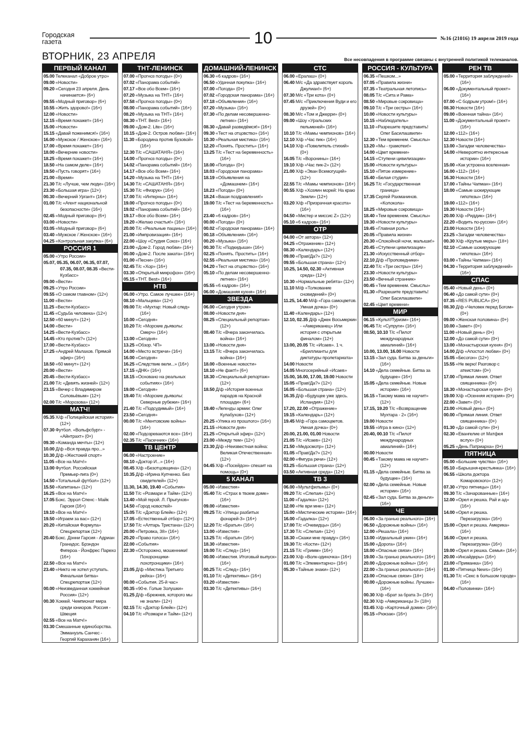Городская газета
10
№16 (21016) 19 апреля 2019 года
ВТОРНИК, 23 АПРЕЛЯ
Все несовпадения в программе связаны с внутренней политикой телеканалов.
ПЕРВЫЙ КАНАЛ
05.00 Телеканал «Доброе утро»
09.00 «Новости»
09.20 «Сегодня 23 апреля. День начинается» (6+)
09.55 «Модный приговор» (6+)
10.55 «Жить здорово!» (16+)
12.00 «Новости»
12.15 «Время покажет» (16+)
15.00 «Новости»
15.15 «Давай поженимся!» (16+)
16.00 «Мужское / Женское» (16+)
17.00 «Время покажет» (16+)
18.00 «Вечерние новости»
18.25 «Время покажет» (16+)
18.50 «На самом деле» (16+)
19.50 «Пусть говорят» (16+)
21.00 «Время»
21.30 Т/с «Лучше, чем люди» (16+)
23.30 «Большая игра» (12+)
00.30 «Вечерний Ургант» (16+)
01.00 Т/с «Агент национальной безопасности» (16+)
02.45 «Модный приговор» (6+)
03.00 «Новости»
03.05 «Модный приговор» (6+)
03.40 «Мужское / Женское» (16+)
04.25 «Контрольная закупка» (6+)
РОССИЯ 1
05.00 «Утро России»
05.07, 05.35, 06.07, 06.35, 07.07, 07.35, 08.07, 08.35 «Вести-Кузбасс»
09.00 «Вести»
09.25 «Утро России»
09.55 «О самом главном» (12+)
11.00 «Вести»
11.25 «Вести-Кузбасс»
11.45 «Судьба человека» (12+)
12.50 «60 минут» (12+)
14.00 «Вести»
14.25 «Вести-Кузбасс»
14.45 «Кто против?» (12+)
17.00 «Вести-Кузбасс»
17.25 «Андрей Малахов. Прямой эфир» (16+)
18.50 «60 минут» (12+)
20.00 «Вести»
20.45 «Вести-Кузбасс»
21.00 Т/с «Девять жизней» (12+)
23.15 «Вечер с Владимиром Соловьёвым» (12+)
02.00 Т/с «Морозова» (12+)
МАТЧ!
05.35 Х/ф «Полицейская история» (12+)
07.30 Футбол. «Вольфсбург» - «Айнтрахт» (0+)
09.30 «Команда мечты» (12+)
10.00 Д/ф «Вся правда про...»
10.30 Д/ф «Жестокий спорт»
11.05 «Все на Матч!»
13.00 Футбол. Российская Премьер-лига (0+)
14.50 «Тотальный футбол» (12+)
15.50 «Капитаны» (12+)
16.25 «Все на Матч!»
17.05 Бокс. Эррол Спенс - Майк Гарсия (16+)
19.10 «Все на Матч!»
19.50 «Играем за вас» (12+)
20.20 «Китайская Формула» Спецрепортаж (12+)
20.40 Бокс. Дэнни Гарсия - Адриан Гранадос. Брэндон Фигероа - Йонфрес Парехо (16+)
22.50 «Все на Матч!»
23.40 «Никто не хотел уступать. Финальная битва» Спецрепортаж (12+)
00.00 «Неизведанная хоккейная Россия» (12+)
00.30 Хоккей. Чемпионат мира среди юниоров. Россия - Швеция
02.55 «Все на Матч!»
03.30 Смешанные единоборства. Эммануэль Санчес - Георгий Караханян (16+)
ТНТ-ЛЕНИНСК
07.00 «Прогноз погоды» (0+)
07.02 «Панорама событий»
07.17 «Все обо Всем» (16+)
07.20 «Музыка на ТНТ» (16+)
07.58 «Прогноз погоды» (0+)
08.00 «Панорама событий» (16+)
08.20 «Музыка на ТНТ» (16+)
08.30 «ТНТ. Best» (16+)
09.00 «Дом-2. Lite» (16+)
10.15 «Дом-2. Остров любви» (16+)
11.30 «Бородина против Бузовой» (16+)
12.30 Т/с «САШАТАНЯ» (16+)
14.00 «Прогноз погоды» (0+)
14.02 «Панорама событий» (16+)
14.17 «Все обо Всем» (16+)
14.20 «Музыка на ТНТ» (16+)
14.30 Т/с «САШАТАНЯ» (16+)
15.30 Т/с «Физрук» (16+)
17.00 Т/с «Интерны» (16+)
19.00 «Прогноз погоды» (0+)
19.02 «Панорама событий» (16+)
19.17 «Все обо Всем» (16+)
19.20 «Желаю счастья!» (16+)
20.00 Т/с «Реальные пацаны» (16+)
21.00 «Импровизация» (16+)
22.00 «Шоу «Студия Союз» (16+)
23.00 «Дом-2. Город любви» (16+)
00.00 «Дом-2. После заката» (16+)
01.00 «Песни» (16+)
02.45 Т/с «Хор» (16+)
03.30 «Открытый микрофон» (16+)
05.15 «ТНТ. Best» (16+)
НТВ
06.00 «Утро. Самое лучшее» (16+)
08.10 «Мальцева» (12+)
09.00 Т/с «Мухтар: Новый след» (16+)
10.00 «Сегодня»
10.20 Т/с «Морские дьяволы: Смерч» (16+)
13.00 «Сегодня»
13.25 «Обзор. ЧП»
14.00 «Место встречи» (16+)
16.00 «Сегодня»
16.25 «Следствие вели...» (16+)
17.15 «ДНК» (16+)
18.15 «Основано на реальных событиях» (16+)
19.00 «Сегодня»
19.40 Т/с «Морские дьяволы: Северные рубежи» (16+)
21.40 Т/с «Подсудимый» (16+)
23.50 «Сегодня»
00.00 Т/с «Ментовские войны» (16+)
02.00 «Подозреваются все» (16+)
02.35 Т/с «Пасечник» (16+)
ТВ ЦЕНТР
06.00 «Настроение»
08.10 «Доктор И...» (16+)
08.45 Х/ф «Безотцовщина» (12+)
10.35 Д/ф «Ирина Купченко. Без свидетелей» (12+)
11.30, 14.30, 19.40 «События»
11.50 Т/с «Розмари и Тайм» (12+)
13.40 «Мой герой. Л. Прыгунов»
14.50 «Город новостей»
15.05 Т/с «Доктор Блейк» (12+)
17.05 «Естественный отбор» (12+)
17.50 Т/с «Алтарь Тристана» (12+)
20.00 «Петровка, 38» (16+)
20.20 «Право голоса» (16+)
22.00 «События»
22.30 «Осторожно, мошенники! Похоронщики-лохотронщики» (16+)
23.05 Д/ф «Мистика Третьего рейха» (16+)
00.00 «События. 25-й час»
00.35 «90-е. Голые Золушки»
01.25 Д/ф «Брежнев, которого мы не знали» (12+)
02.15 Т/с «Доктор Блейк» (12+)
04.10 Т/с «Розмари и Тайм» (12+)
ДОМАШНИЙ-ЛЕНИНСК
06.30 «6 кадров» (16+)
06.50 «Удачная покупка» (16+)
07.00 «Погода» (0+)
07.02 «Городская панорама» (16+)
07.18 «Объявления» (16+)
07.20 «Музыка» (16+)
07.30 «По делам несовершенно-летних» (16+)
08.30 «Давай разведёмся!» (16+)
09.30 «Тест на отцовство» (16+)
10.30 «Реальная мистика» (16+)
12.20 «Понять. Простить» (16+)
13.25 Т/с «Тест на беременность» (16+)
18.00 «Погода» (0+)
18.03 «Городская панорама»
18.19 «Объявления на «Домашнем» (16+)
18.23 «Погода» (0+)
18.24 «Ваши поздравления!»
19.00 Т/с «Тест на беременность» (16+)
23.40 «6 кадров» (16+)
00.00 «Погода» (0+)
00.02 «Городская панорама» (16+)
00.18 «Объявления» (16+)
00.20 «Музыка» (16+)
00.30 Т/с «Подкидыши» (16+)
02.25 «Понять. Простить» (16+)
02.55 «Реальная мистика» (16+)
04.20 «Тест на отцовство» (16+)
05.10 «По делам несовершенно-летних» (16+)
05.55 «6 кадров» (16+)
06.00 «Домашняя кухня» (16+)
ЗВЕЗДА
06.00 «Сегодня утром»
08.00 «Новости дня»
08.25 «Специальный репортаж» (12+)
08.40 Т/с «Вчера закончилась война» (16+)
13.00 «Новости дня»
13.15 Т/с «Вчера закончилась война» (16+)
18.00 «Военные новости»
18.10 «Не факт!» (6+)
18.30 «Специальный репортаж» (12+)
18.50 Д/ф «История военных парадов на Красной площади» (6+)
19.40 «Легенды армии: Олег Кулабухов» (12+)
20.25 «Улика из прошлого» (16+)
21.15 «Новости дня»
21.25 «Открытый эфир» (12+)
23.00 «Между тем» (12+)
23.30 Д/ф «Неизвестная война: Великая Отечественная» (12+)
04.45 Х/ф «Посейдон» спешит на помощь» (0+)
5 КАНАЛ
05.00 «Известия»
05.40 Т/с «Страх в твоем доме» (16+)
09.00 «Известия»
09.25 Т/с «Улицы разбитых фонарей-3» (16+)
12.20 Т/с «Братья» (16+)
13.00 «Известия»
13.25 Т/с «Братья» (16+)
18.30 «Известия»
19.00 Т/с «След» (16+)
00.00 «Известия. Итоговый выпуск» (16+)
00.25 Т/с «След» (16+)
01.10 Т/с «Детективы» (16+)
03.20 «Известия»
03.30 Т/с «Детективы» (16+)
СТС
06.00 «Ералаш» (0+)
06.40 М/с «Да здравствует король Джулиан!» (6+)
07.30 М/с «Три кота» (0+)
07.45 М/с «Приключения Вуди и его друзей» (0+)
08.30 М/с «Том и Джерри» (0+)
09.00 «Шоу «Уральских пельменей» (16+)
10.10 Т/с «Мамы чемпионов» (16+)
12.10 Х/ф «Час пик» (16+)
14.10 Х/ф «Повелитель стихий» (0+)
16.05 Т/с «Воронины» (16+)
19.10 Х/ф «Час пик-2» (12+)
21.00 Х/ф «Эван Всемогущий» (12+)
22.55 Т/с «Мамы чемпионов» (16+)
00.55 Х/ф «Хозяин морей: На краю Земли» (12+)
03.20 Х/ф «Призрачная красота» (16+)
04.50 «Мистер и миссис Z» (12+)
05.10 «6 кадров» (16+)
ОТР
04.00 «От автора» (12+)
04.25 «Отражение» (12+)
08.30 «Календарь» (12+)
09.00 «Прав!Да?» (12+)
09.55 «Большая страна» (12+)
10.25, 14.50, 02.30 «Активная среда» (12+)
10.30 «Нормальные ребята» (12+)
11.10 М/ф «Толкование сновидений» (0+)
11.25, 14.40 М/ф «Гора самоцветов. Умная дочка» (0+)
11.40 «Календарь» (12+)
12.10, 02.35 Д/ф «Джек Восьмеркин - «Американец» Или история с открытым финалом» (12+)
13.00, 20.05 Т/с «Исаев». 1 ч. «Бриллианты для диктатуры пролетариата»
14.00 Новости
14.05 Многосерийный «Исаев»
15.00, 16.00, 17.00, 19.00 Новости
15.05 «Прав!Да?» (12+)
16.05 «Большая страна» (12+)
16.35 Д/ф «Будущее уже здесь. Исландия» (12+)
17.20, 22.00 «Отражение»
19.15 «Календарь» (12+)
19.45 М/ф «Гора самоцветов. Умная дочка» (0+)
20.00, 21.00, 01.00 Новости
21.05 Т/с «Исаев» (12+)
21.50 «Медосмотр» (12+)
01.05 «Прав!Да?» (12+)
02.00 «Фигура речи» (12+)
03.25 «Большая страна» (12+)
03.50 «Активная среда» (12+)
ТВ 3
06.00 «Мультфильмы» (0+)
09.20 Т/с «Слепая» (12+)
11.00 «Гадалка» (12+)
12.00 «Не ври мне» (12+)
15.00 «Мистические истории» (16+)
16.00 «Гадалка» (12+)
17.00 Т/с «Очевидцы» (16+)
17.30 Т/с «Слепая» (12+)
18.30 «Скажи мне правду» (16+)
19.30 Т/с «Кости» (12+)
21.15 Т/с «Гримм» (16+)
23.00 Х/ф «Волк-одиночка» (16+)
01.00 Т/с «Элементарно» (16+)
05.30 «Тайные знаки» (12+)
РОССИЯ - КУЛЬТУРА
06.35 «Пешком...»
07.05 «Правила жизни»
07.35 «Театральная летопись»
08.05 Т/с «Сита и Рама»
08.50 «Мировые сокровища»
09.10 Т/с «Три сестры» (16+)
10.00 «Новости культуры»
10.15 «Наблюдатель»
11.10 «Разрешите представить! Олег Басилашвили»
12.30 «Тем временем. Смыслы»
13.20 «Мы - грамотеи!»
14.00 «Цвет времени»
14.15 «Ступени цивилизации»
15.00 «Новости культуры»
15.10 «Пятое измерение»
15.40 «Белая студия»
16.25 Т/с «Государственная граница»
17.35 Сергей Рахманинов. «Колокола»
18.25 «Мировые сокровища»
18.40 «Тем временем. Смыслы»
19.30 «Новости культуры»
19.45 «Главная роль»
20.05 «Правила жизни»
20.30 «Спокойной ночи, малыши!»
20.45 «Ступени цивилизации»
21.30 «Искусственный отбор»
22.10 Д/ф «Проповедники»
22.40 Т/с «Три сестры» (16+)
23.30 «Новости культуры»
23.50 «Вечный странник»
00.45 «Тем временем. Смыслы»
01.30 «Разрешите представить! Олег Басилашвили»
02.45 «Цвет времени»
МИР
06.15 «Культ//Туризм» (16+)
06.45 Т/с «Супруги» (16+)
08.50, 10.10 Т/с «Пилот международных авиалиний» (16+)
10.00, 13.00, 16.00 Новости
13.15 «Зал суда. Битва за деньги» (16+)
14.10 «Дела семейные. Битва за будущее» (16+)
15.05 «Дела семейные. Новые истории» (16+)
16.15 «Такому мама не научит» (12+)
17.15, 19.20 Т/с «Возвращение Мухтара - 2» (16+)
19.00 Новости
19.55 «Игра в кино» (12+)
20.40, 00.10 Т/с «Пилот международных авиалиний» (16+)
00.00 Новости
00.45 «Такому мама не научит» (12+)
01.15 «Дела семейные. Битва за будущее» (16+)
02.00 «Дела семейные. Новые истории» (16+)
02.45 «Зал суда. Битва за деньги» (16+)
ЧЕ
06.00 «За гранью реального» (16+)
06.50 «Дорожные войны» (16+)
12.00 «Решала» (16+)
13.00 «Идеальный ужин» (16+)
15.00 «Дорога» (16+)
18.00 «Опасные связи» (16+)
19.00 «За гранью реального» (16+)
20.00 «Дорожные войны» (16+)
22.00 «За гранью реального» (16+)
23.00 «Опасные связи» (18+)
00.00 «Дорожные войны. Лучшее» (16+)
00.30 Х/ф «Брат за брата 3» (16+)
02.30 Х/ф «Американцы 3» (18+)
03.45 Х/ф «Карточный домик» (16+)
05.15 «Рюкзак» (16+)
РЕН ТВ
05.00 «Территория заблуждений» (16+)
06.00 «Документальный проект» (16+)
07.00 «С бодрым утром!» (16+)
08.30 Новости (16+)
09.00 «Военная тайна» (16+)
11.00 «Документальный проект» (16+)
12.00 «112» (16+)
12.30 Новости (16+)
13.00 «Загадки человечества»
14.00 «Невероятно интересные истории» (16+)
15.00 «Как устроена вселенная»
16.00 «112» (16+)
16.30 Новости (16+)
17.00 «Тайны Чапман» (16+)
18.00 «Самые шокирующие гипотезы» (16+)
19.00 «112» (16+)
19.30 Новости (16+)
20.00 Х/ф «Риддик» (16+)
22.20 «Водить по-русски» (16+)
23.00 Новости (16+)
23.25 «Загадки человечества»
00.30 Х/ф «Крутые меры» (18+)
02.10 «Самые шокирующие гипотезы» (16+)
03.00 «Тайны Чапман» (16+)
04.30 «Территория заблуждений» (16+)
СПАС
05.40 «Новый день» (0+)
06.40 «До самой сути» (0+)
07.35 «RES PUBLICA» (0+)
08.30 Д/ф «Человек перед Богом» (0+)
09.00 «Женская половина» (0+)
10.00 «Завет» (0+)
11.00 «Новый день» (0+)
12.00 «До самой сути» (0+)
13.00 «Монастырская кухня» (0+)
14.00 Д/ф «Апостол любви» (0+)
15.05 «Бесогон» (12+)
15.55 «Не верю! Разговор с атеистом» (0+)
17.00 «Прямая линия. Ответ священника» (0+)
18.30 «Монастырская кухня» (0+)
19.00 Х/ф «Осенняя история» (0+)
22.00 «Завет» (0+)
23.00 «Новый день» (0+)
00.00 «Прямая линия. Ответ священника» (0+)
01.30 «До самой сути» (0+)
02.30 «Евангелие от Матфея вслух» (0+)
05.25 «День Патриарха» (0+)
ПЯТНИЦА
05.00 «Большие чувства» (16+)
05.10 «Барышня-крестьянка» (16+)
06.55 «Школа доктора Комаровского» (12+)
07.30 «Утро пятницы» (16+)
09.30 Т/с «Зачарованные» (16+)
12.00 «Орел и решка. Рай и ад» (16+)
14.00 «Орел и решка. Перезагрузка» (16+)
15.00 «Орел и решка. Америка» (16+)
16.00 «Орел и решка. Перезагрузка» (16+)
19.00 «Орел и решка. Семья» (16+)
20.00 «Инсайдеры» (16+)
23.00 «Приманка» (16+)
01.00 «Пятница News» (16+)
01.30 Т/с «Секс в большом городе» (16+)
04.40 «Половинки» (16+)